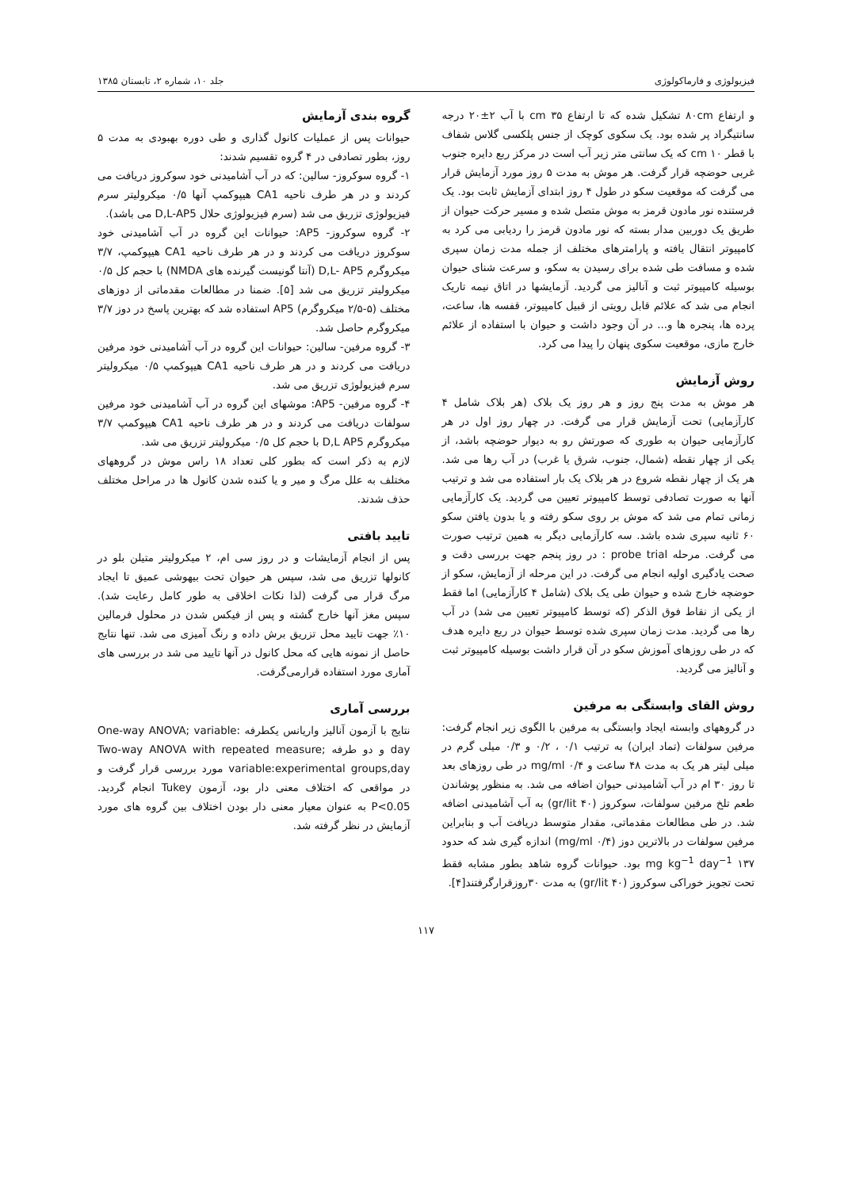فیزیولوژی و فارماکولوژی جلد ۱۰، شماره ۲، تابستان ۱۳۸۵
و ارتفاع ۸۰cm تشکیل شده که تا ارتفاع ۳۵ cm با آب ۲±۲۰ درجه سانتیگراد پر شده بود. یک سکوی کوچک از جنس پلکسی گلاس شفاف با قطر ۱۰ cm که یک سانتی متر زیر آب است در مرکز ربع دایره جنوب غربی حوضچه قرار گرفت. هر موش به مدت ۵ روز مورد آزمایش قرار می گرفت که موقعیت سکو در طول ۴ روز ابتدای آزمایش ثابت بود. یک فرستنده نور مادون قرمز به موش متصل شده و مسیر حرکت حیوان از طریق یک دوربین مدار بسته که نور مادون قرمز را ردیابی می کرد به کامپیوتر انتقال یافته و پارامترهای مختلف از جمله مدت زمان سپری شده و مسافت طی شده برای رسیدن به سکو، و سرعت شنای حیوان بوسیله کامپیوتر ثبت و آنالیز می گردید. آزمایشها در اتاق نیمه تاریک انجام می شد که علائم قابل رویتی از قبیل کامپیوتر، قفسه ها، ساعت، پرده ها، پنجره ها و... در آن وجود داشت و حیوان با استفاده از علائم خارج مازی، موقعیت سکوی پنهان را پیدا می کرد.
روش آزمایش
هر موش به مدت پنج روز و هر روز یک بلاک (هر بلاک شامل ۴ کارآزمایی) تحت آزمایش قرار می گرفت. در چهار روز اول در هر کارآزمایی حیوان به طوری که صورتش رو به دیوار حوضچه باشد، از یکی از چهار نقطه (شمال، جنوب، شرق یا غرب) در آب رها می شد. هر یک از چهار نقطه شروع در هر بلاک یک بار استفاده می شد و ترتیب آنها به صورت تصادفی توسط کامپیوتر تعیین می گردید. یک کارآزمایی زمانی تمام می شد که موش بر روی سکو رفته و یا بدون یافتن سکو ۶۰ ثانیه سپری شده باشد. سه کارآزمایی دیگر به همین ترتیب صورت می گرفت. مرحله probe trial : در روز پنجم جهت بررسی دقت و صحت یادگیری اولیه انجام می گرفت. در این مرحله از آزمایش، سکو از حوضچه خارج شده و حیوان طی یک بلاک (شامل ۴ کارآزمایی) اما فقط از یکی از نقاط فوق الذکر (که توسط کامپیوتر تعیین می شد) در آب رها می گردید. مدت زمان سپری شده توسط حیوان در ربع دایره هدف که در طی روزهای آموزش سکو در آن قرار داشت بوسیله کامپیوتر ثبت و آنالیز می گردید.
روش القای وابستگی به مرفین
در گروههای وابسته ایجاد وابستگی به مرفین با الگوی زیر انجام گرفت: مرفین سولفات (تماد ایران) به ترتیب ۰/۱ ، ۰/۲ و ۰/۳ میلی گرم در میلی لیتر هر یک به مدت ۴۸ ساعت و mg/ml ۰/۴ در طی روزهای بعد تا روز ۳۰ ام در آب آشامیدنی حیوان اضافه می شد. به منظور پوشاندن طعم تلخ مرفین سولفات، سوکروز (۴۰ gr/lit) به آب آشامیدنی اضافه شد. در طی مطالعات مقدماتی، مقدار متوسط دریافت آب و بنابراین مرفین سولفات در بالاترین دوز (۰/۴ mg/ml) اندازه گیری شد که حدود ۱۳۷ mg kg<sup>−1</sup> day<sup>−1</sup> بود. حیوانات گروه شاهد بطور مشابه فقط تحت تجویز خوراکی سوکروز (۴۰ gr/lit) به مدت ۳۰روزقرارگرفتند[۴].
گروه بندی آزمایش
حیوانات پس از عملیات کانول گذاری و طی دوره بهبودی به مدت ۵ روز، بطور تصادفی در ۴ گروه تقسیم شدند:
۱- گروه سوکروز- سالین: که در آب آشامیدنی خود سوکروز دریافت می کردند و در هر طرف ناحیه CA1 هیپوکمپ آنها ۰/۵ میکرولیتر سرم فیزیولوژی تزریق می شد (سرم فیزیولوژی حلال D,L-AP5 می باشد).
۲- گروه سوکروز- AP5: حیوانات این گروه در آب آشامیدنی خود سوکروز دریافت می کردند و در هر طرف ناحیه CA1 هیپوکمپ، ۳/۷ میکروگرم D,L- AP5 (آنتا گونیست گیرنده های NMDA) با حجم کل ۰/۵ میکرولیتر تزریق می شد [۵]. ضمنا در مطالعات مقدماتی از دوزهای مختلف (۵-۲/۵ میکروگرم) AP5 استفاده شد که بهترین پاسخ در دوز ۳/۷ میکروگرم حاصل شد.
۳- گروه مرفین- سالین: حیوانات این گروه در آب آشامیدنی خود مرفین دریافت می کردند و در هر طرف ناحیه CA1 هیپوکمپ ۰/۵ میکرولیتر سرم فیزیولوژی تزریق می شد.
۴- گروه مرفین- AP5: موشهای این گروه در آب آشامیدنی خود مرفین سولفات دریافت می کردند و در هر طرف ناحیه CA1 هیپوکمپ ۳/۷ میکروگرم D,L AP5 با حجم کل ۰/۵ میکرولیتر تزریق می شد.
لازم به ذکر است که بطور کلی تعداد ۱۸ راس موش در گروههای مختلف به علل مرگ و میر و یا کنده شدن کانول ها در مراحل مختلف حذف شدند.
تایید بافتی
پس از انجام آزمایشات و در روز سی ام، ۲ میکرولیتر متیلن بلو در کانولها تزریق می شد، سپس هر حیوان تحت بیهوشی عمیق تا ایجاد مرگ قرار می گرفت (لذا نکات اخلاقی به طور کامل رعایت شد). سپس مغز آنها خارج گشته و پس از فیکس شدن در محلول فرمالین ۱۰٪ جهت تایید محل تزریق برش داده و رنگ آمیزی می شد. تنها نتایج حاصل از نمونه هایی که محل کانول در آنها تایید می شد در بررسی های آماری مورد استفاده قرارمی‌گرفت.
بررسی آماری
نتایج با آزمون آنالیز واریانس یکطرفه One-way ANOVA; variable: day و دو طرفه Two-way ANOVA with repeated measure; variable:experimental groups,day مورد بررسی قرار گرفت و در مواقعی که اختلاف معنی دار بود، آزمون Tukey انجام گردید. P<0.05 به عنوان معیار معنی دار بودن اختلاف بین گروه های مورد آزمایش در نظر گرفته شد.
۱۱۷